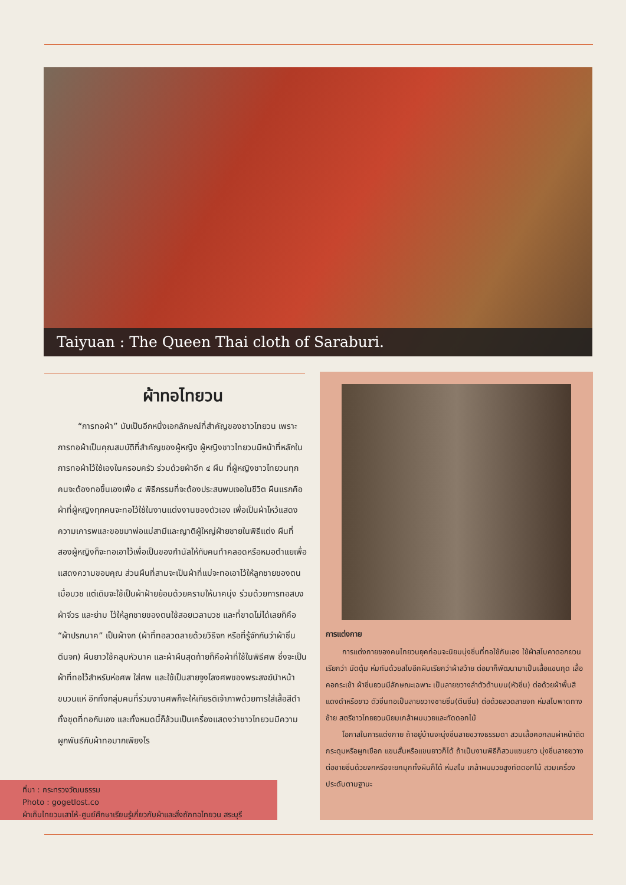Taiyuan : The Queen Thai cloth of Saraburi.
ผ้าทอไทยวน
“การทอผ้า” นับเป็นอีกหนึ่งเอกลักษณ์ที่สำคัญของชาวไทยวน เพราะการทอผ้าเป็นคุณสมบัติที่สำคัญของผู้หญิง ผู้หญิงชาวไทยวนมีหน้าที่หลักในการทอผ้าไว้ใช้เองในครอบครัว ร่วมด้วยผ้าอีก ๔ ผืน ที่ผู้หญิงชาวไทยวนทุกคนจะต้องทอขึ้นเองเพื่อ ๔ พิธีกรรมที่จะต้องประสบพบเจอในชีวิต ผืนแรกคือผ้าที่ผู้หญิงทุกคนจะทอไว้ใช้ในงานแต่งงานของตัวเอง เพื่อเป็นผ้าไหว้แสดงความเคารพและขอขมาพ่อแม่สามีและญาติผู้ใหญ่ฝ่ายชายในพิธีแต่ง ผืนที่สองผู้หญิงก็จะทอเอาไว้เพื่อเป็นของกำนัลให้กับคนทำคลอดหรือหมอตำแยเพื่อแสดงความขอบคุณ ส่วนผืนที่สามจะเป็นผ้าที่แม่จะทอเอาไว้ให้ลูกชายของตนเมื่อบวช แต่เดิมจะใช้เป็นผ้าฝ้ายย้อมด้วยครามให้นาคนุ่ง ร่วมด้วยการทอสบง ผ้าจีวร และย่าม ไว้ให้ลูกชายของตนใช้สอยเวลาบวช และที่ขาดไม่ได้เลยก็คือ “ผ้าปรกนาค” เป็นผ้าจก (ผ้าที่ทอลวดลายด้วยวิธีจก หรือที่รู้จักกันว่าผ้าซิ่นตีนจก) ผืนยาวใช้คลุมหัวนาค และผ้าผืนสุดท้ายก็คือผ้าที่ใช้ในพิธีศพ ซึ่งจะเป็นผ้าที่ทอไว้สำหรับห่อศพ ใส่ศพ และใช้เป็นสายจูงโลงศพของพระสงฆ์นำหน้าขบวนแห่ อีกทั้งกลุ่มคนที่ร่วมงานศพก็จะให้เกียรติเจ้าภาพด้วยการใส่เสื้อสีดำ ทั้งชุดที่ทอกันเอง และทั้งหมดนี้ก็ล้วนเป็นเครื่องแสดงว่าชาวไทยวนมีความผูกพันธ์กับผ้าทอมากเพียงไร
ที่มา : กระทรวงวัฒนธรรม
Photo : gogetlost.co
ผ้าเก็บไทยวนเสาไห้-ศูนย์ศึกษาเรียนรู้เกี่ยวกับผ้าและสิ่งถักทอไทยวน สระบุรี
การแต่งกาย
การแต่งกายของคนไทยวนยุคก่อนจะนิยมนุ่งซิ่นที่ทอใช้กันเอง ใช้ผ้าสไบคาดอกยวนเรียกว่า มัดตุ้ม ห่มทับด้วยสไบอีกผืนเรียกว่าผ้าสว้าย ต่อมาก็พัฒนามาเป็นเสื้อแขนกุด เสื้อคอกระเช้า ผ้าซิ่นยวนมีลักษณะเฉพาะ เป็นลายขวางลำตัวด้านบน(หัวซิ่น) ต่อด้วยผ้าพื้นสีแดงดำหรือขาว ตัวซิ่นทอเป็นลายขวางชายซิ่น(ตีนซิ่น) ต่อด้วยลวดลายจก ห่มสไบพาดทางซ้าย สตรีชาวไทยยวนนิยมเกล้าผมมวยและทัดดอกไม้
โอกาสในการแต่งกาย ถ้าอยู่บ้านจะนุ่งซิ่นลายขวางธรรมดา สวมเสื้อคอกลมผ่าหน้าติดกระดุมหรือผูกเชือก แขนสั้นหรือแขนยาวก็ได้ ถ้าเป็นงานพิธีก็สวมแขนยาว นุ่งซิ่นลายขวางต่อชายซิ่นด้วยจกหรือจะยกมุกทั้งผืนก็ได้ ห่มสไบ เกล้าผมมวยสูงทัดดอกไม้ สวมเครื่องประดับตามฐานะ